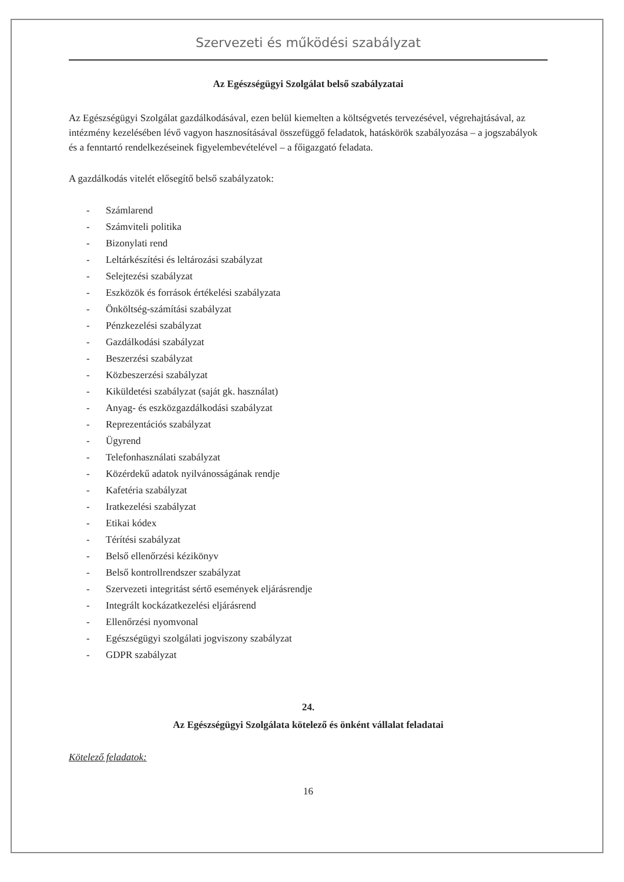Szervezeti és működési szabályzat
Az Egészségügyi Szolgálat belső szabályzatai
Az Egészségügyi Szolgálat gazdálkodásával, ezen belül kiemelten a költségvetés tervezésével, végrehajtásával, az intézmény kezelésében lévő vagyon hasznosításával összefüggő feladatok, hatáskörök szabályozása – a jogszabályok és a fenntartó rendelkezéseinek figyelembevételével – a főigazgató feladata.
A gazdálkodás vitelét elősegítő belső szabályzatok:
- Számlarend
- Számviteli politika
- Bizonylati rend
- Leltárkészítési és leltározási szabályzat
- Selejtezési szabályzat
- Eszközök és források értékelési szabályzata
- Önköltség-számítási szabályzat
- Pénzkezelési szabályzat
- Gazdálkodási szabályzat
- Beszerzési szabályzat
- Közbeszerzési szabályzat
- Kiküldetési szabályzat (saját gk. használat)
- Anyag- és eszközgazdálkodási szabályzat
- Reprezentációs szabályzat
- Ügyrend
- Telefonhasználati szabályzat
- Közérdekű adatok nyilvánosságának rendje
- Kafetéria szabályzat
- Iratkezelési szabályzat
- Etikai kódex
- Térítési szabályzat
- Belső ellenőrzési kézikönyv
- Belső kontrollrendszer szabályzat
- Szervezeti integritást sértő események eljárásrendje
- Integrált kockázatkezelési eljárásrend
- Ellenőrzési nyomvonal
- Egészségügyi szolgálati jogviszony szabályzat
- GDPR szabályzat
24.
Az Egészségügyi Szolgálata kötelező és önként vállalat feladatai
Kötelező feladatok:
16